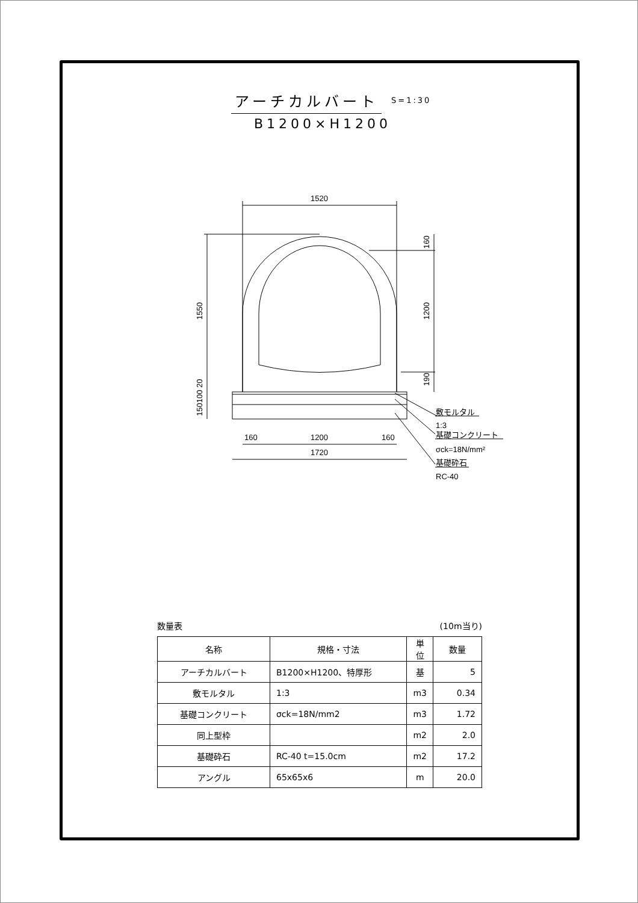アーチカルバート
S=1:30
B1200×H1200
1520
1200
1720
160
160
敷モルタル
1:3
基礎コンクリート
σck=18N/mm²
基礎砕石
RC-40
1550
1200
160
190
150100 20
数量表 (10m当り)
| 名称 | 規格・寸法 | 単位 | 数量 |
| --- | --- | --- | --- |
| アーチカルバート | B1200×H1200、特厚形 | 基 | 5 |
| 敷モルタル | 1:3 | m3 | 0.34 |
| 基礎コンクリート | σck=18N/mm2 | m3 | 1.72 |
| 同上型枠 | | m2 | 2.0 |
| 基礎砕石 | RC-40 t=15.0cm | m2 | 17.2 |
| アングル | 65x65x6 | m | 20.0 |